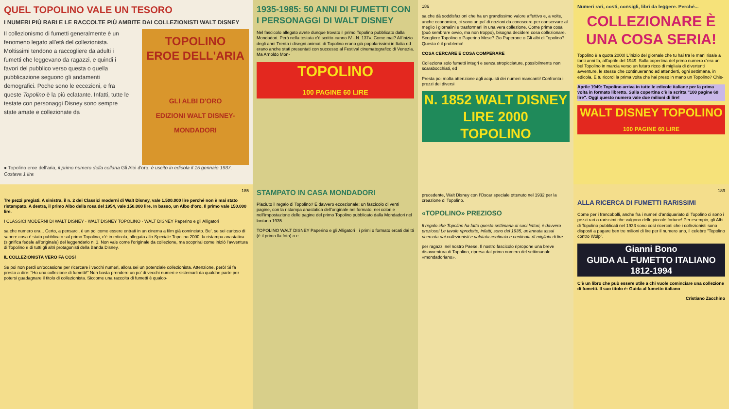QUEL TOPOLINO VALE UN TESORO
I NUMERI PIÙ RARI E LE RACCOLTE PIÙ AMBITE DAI COLLEZIONISTI WALT DISNEY
Il collezionismo di fumetti generalmente è un fenomeno legato all'età del collezionista. Moltissimi tendono a raccogliere da adulti i fumetti che leggevano da ragazzi, e quindi i favori del pubblico verso questa o quella pubblicazione seguono gli andamenti demografici. Poche sono le eccezioni, e fra queste Topolino è la più eclatante. Infatti, tutte le testate con personaggi Disney sono sempre state amate e collezionate da
TOPOLINO
EROE DELL'ARIA
GLI ALBI D'ORO
EDIZIONI WALT DISNEY-MONDADORI
● Topolino eroe dell'aria, il primo numero della collana Gli Albi d'oro, è uscito in edicola il 15 gennaio 1937. Costava 1 lira
1935-1985: 50 ANNI DI FUMETTI CON I PERSONAGGI DI WALT DISNEY
Nel fascicolo allegato avete dunque trovato il primo Topolino pubblicato dalla Mondadori. Però nella testata c'è scritto «anno IV - N. 137». Come mai? All'inizio degli anni Trenta i disegni animati di Topolino erano già popolarissimi in Italia ed erano anche stati presentati con successo al Festival cinematografico di Venezia. Ma Arnoldo Mon-
TOPOLINO
100 PAGINE 60 LIRE
186
sa che dà soddisfazioni che ha un grandissimo valore affettivo e, a volte, anche economico, ci sono un po' di nozioni da conoscere per conservare al meglio i giornalini e trasformarli in una vera collezione. Come prima cosa (può sembrare ovvio, ma non troppo), bisogna decidere cosa collezionare. Scegliere Topolino o Paperino Mese? Zio Paperone o Gli albi di Topolino? Questo è il problema!
COSA CERCARE E COSA COMPERARE
Colleziona solo fumetti integri e senza stropicciature, possibilmente non scarabocchiati, ed
Presta poi molta attenzione agli acquisti dei numeri mancanti! Confronta i prezzi dei diversi
N. 1852 WALT DISNEY LIRE 2000
TOPOLINO
Numeri rari, costi, consigli, libri da leggere. Perché...
COLLEZIONARE È UNA COSA SERIA!
Topolino è a quota 2000! L'inizio del giornale che tu hai tra le mani risale a tanti anni fa, all'aprile del 1949. Sulla copertina del primo numero c'era un bel Topolino in marcia verso un futuro ricco di migliaia di divertenti avventure, le stesse che continueranno ad attenderti, ogni settimana, in edicola. E tu ricordi la prima volta che hai preso in mano un Topolino? Chis-
Aprile 1949: Topolino arriva in tutte le edicole italiane per la prima volta in formato libretto. Sulla copertina c'è la scritta "100 pagine 60 lire". Oggi questo numero vale due milioni di lire!
WALT DISNEY TOPOLINO
100 PAGINE 60 LIRE
185
Tre pezzi pregiati. A sinistra, il n. 2 dei Classici moderni di Walt Disney, vale 1.500.000 lire perché non è mai stato ristampato. A destra, il primo Albo della rosa del 1954, vale 150.000 lire. In basso, un Albo d'oro. Il primo vale 150.000 lire.
I CLASSICI MODERNI DI WALT DISNEY · WALT DISNEY TOPOLINO · WALT DISNEY Paperino e gli Alligatori
sa che numero era... Certo, a pensarci, è un po' come essere entrati in un cinema a film già cominciato. Be', se sei curioso di sapere cosa è stato pubblicato sul primo Topolino, c'è in edicola, allegato allo Speciale Topolino 2000, la ristampa anastatica (significa fedele all'originale) del leggendario n. 1. Non vale come l'originale da collezione, ma scoprirai come iniziò l'avventura di Topolino e di tutti gli altri protagonisti della Banda Disney.
IL COLLEZIONISTA VERO FA COSÌ
Se poi non perdi un'occasione per ricercare i vecchi numeri, allora sei un potenziale collezionista. Attenzione, però! Si fa presto a dire: "Ho una collezione di fumetti!" Non basta prendere un po' di vecchi numeri e sistemarli da qualche parte per potersi guadagnare il titolo di collezionista. Siccome una raccolta di fumetti è qualco-
STAMPATO IN CASA MONDADORI
Piaciuto il regalo di Topolino? È davvero eccezionale: un fascicolo di venti pagine, con la ristampa anastatica dell'originale nel formato, nei colori e nell'impostazione delle pagine del primo Topolino pubblicato dalla Mondadori nel lontano 1935.
TOPOLINO WALT DISNEY Paperino e gli Alligatori · i primi o formato ercati dai tti (è il primo lla foto) o e
precedente, Walt Disney con l'Oscar speciale ottenuto nel 1932 per la creazione di Topolino.
«TOPOLINO» PREZIOSO
Il regalo che Topolino ha fatto questa settimana ai suoi lettori, è davvero prezioso! Le tavole riprodotte, infatti, sono del 1935, un'annata assai ricercata dai collezionisti e valutata centinaia e centinaia di migliaia di lire.
per ragazzi nel nostro Paese. Il nostro fascicolo ripropone una breve disavventura di Topolino, ripresa dal primo numero del settimanale «mondadoriano».
189
ALLA RICERCA DI FUMETTI RARISSIMI
Come per i francobolli, anche fra i numeri d'antiquariato di Topolino ci sono i pezzi rari o rarissimi che valgono delle piccole fortune! Per esempio, gli Albi di Topolino pubblicati nel 1933 sono così ricercati che i collezionisti sono disposti a pagare ben tre milioni di lire per il numero uno, il celebre "Topolino contro Wolp".
Gianni Bono
GUIDA AL FUMETTO ITALIANO
1812-1994
C'è un libro che può essere utile a chi vuole cominciare una collezione di fumetti. Il suo titolo è: Guida al fumetto italiano
Cristiano Zacchino